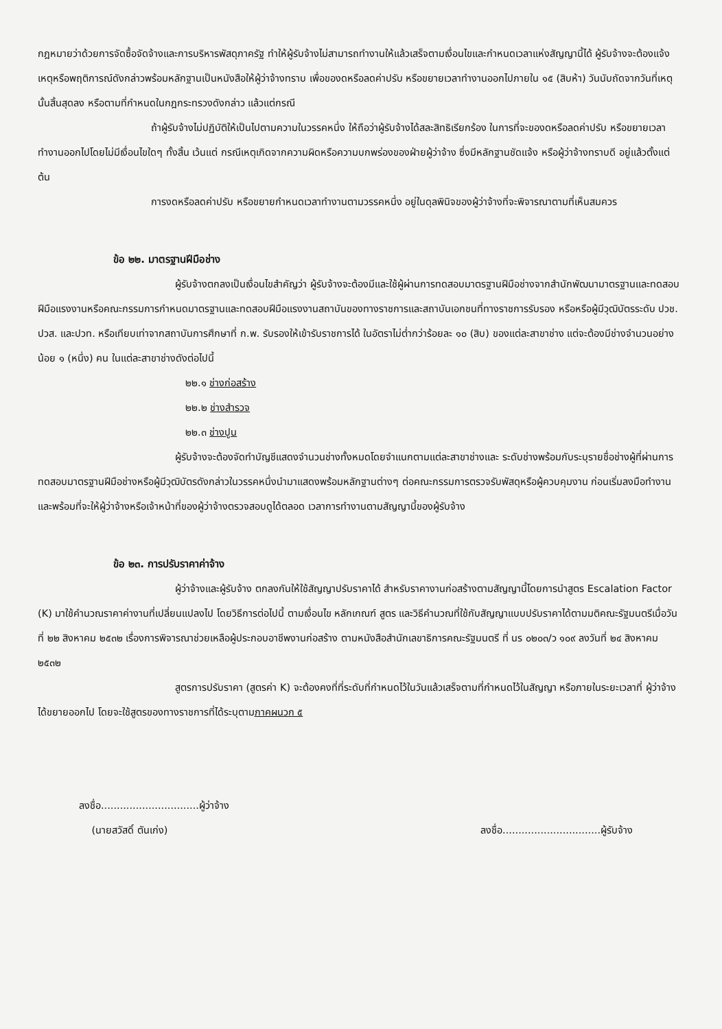กฎหมายว่าด้วยการจัดซื้อจัดจ้างและการบริหารพัสดุภาครัฐ ทำให้ผู้รับจ้างไม่สามารถทำงานให้แล้วเสร็จตามเงื่อนไขและกำหนดเวลาแห่งสัญญานี้ได้ ผู้รับจ้างจะต้องแจ้งเหตุหรือพฤติการณ์ดังกล่าวพร้อมหลักฐานเป็นหนังสือให้ผู้ว่าจ้างทราบ เพื่อของดหรือลดค่าปรับ หรือขยายเวลาทำงานออกไปภายใน ๑๕ (สิบห้า) วันนับถัดจากวันที่เหตุนั้นสิ้นสุดลง หรือตามที่กำหนดในกฎกระทรวงดังกล่าว แล้วแต่กรณี
ถ้าผู้รับจ้างไม่ปฏิบัติให้เป็นไปตามความในวรรคหนึ่ง ให้ถือว่าผู้รับจ้างได้สละสิทธิเรียกร้อง ในการที่จะของดหรือลดค่าปรับ หรือขยายเวลาทำงานออกไปโดยไม่มีเงื่อนไขใดๆ ทั้งสิ้น เว้นแต่ กรณีเหตุเกิดจากความผิดหรือความบกพร่องของฝ่ายผู้ว่าจ้าง ซึ่งมีหลักฐานชัดแจ้ง หรือผู้ว่าจ้างทราบดี อยู่แล้วตั้งแต่ต้น
การงดหรือลดค่าปรับ หรือขยายกำหนดเวลาทำงานตามวรรคหนึ่ง อยู่ในดุลพินิจของผู้ว่าจ้างที่จะพิจารณาตามที่เห็นสมควร
ข้อ ๒๒. มาตรฐานฝีมือช่าง
ผู้รับจ้างตกลงเป็นเงื่อนไขสำคัญว่า ผู้รับจ้างจะต้องมีและใช้ผู้ผ่านการทดสอบมาตรฐานฝีมือช่างจากสำนักพัฒนามาตรฐานและทดสอบฝีมือแรงงานหรือคณะกรรมการกำหนดมาตรฐานและทดสอบฝีมือแรงงานสถาบันของทางราชการและสถาบันเอกชนที่ทางราชการรับรอง หรือหรือผู้มีวุฒิบัตรระดับ ปวช. ปวส. และปวท. หรือเทียบเท่าจากสถาบันการศึกษาที่ ก.พ. รับรองให้เข้ารับราชการได้ ในอัตราไม่ต่ำกว่าร้อยละ ๑๐ (สิบ) ของแต่ละสาขาช่าง แต่จะต้องมีช่างจำนวนอย่างน้อย ๑ (หนึ่ง) คน ในแต่ละสาขาช่างดังต่อไปนี้
๒๒.๑ ช่างก่อสร้าง
๒๒.๒ ช่างสำรวจ
๒๒.๓ ช่างปูน
ผู้รับจ้างจะต้องจัดทำบัญชีแสดงจำนวนช่างทั้งหมดโดยจำแนกตามแต่ละสาขาช่างและ ระดับช่างพร้อมกับระบุรายชื่อช่างผู้ที่ผ่านการทดสอบมาตรฐานฝีมือช่างหรือผู้มีวุฒิบัตรดังกล่าวในวรรคหนึ่งนำมาแสดงพร้อมหลักฐานต่างๆ ต่อคณะกรรมการตรวจรับพัสดุหรือผู้ควบคุมงาน ก่อนเริ่มลงมือทำงาน และพร้อมที่จะให้ผู้ว่าจ้างหรือเจ้าหน้าที่ของผู้ว่าจ้างตรวจสอบดูได้ตลอด เวลาการทำงานตามสัญญานี้ของผู้รับจ้าง
ข้อ ๒๓. การปรับราคาค่าจ้าง
ผู้ว่าจ้างและผู้รับจ้าง ตกลงกันให้ใช้สัญญาปรับราคาได้ สำหรับราคางานก่อสร้างตามสัญญานี้โดยการนำสูตร Escalation Factor (K) มาใช้คำนวณราคาค่างานที่เปลี่ยนแปลงไป โดยวิธีการต่อไปนี้ ตามเงื่อนไข หลักเกณฑ์ สูตร และวิธีคำนวณที่ใช้กับสัญญาแบบปรับราคาได้ตามมติคณะรัฐมนตรีเมื่อวันที่ ๒๒ สิงหาคม ๒๕๓๒ เรื่องการพิจารณาช่วยเหลือผู้ประกอบอาชีพงานก่อสร้าง ตามหนังสือสำนักเลขาธิการคณะรัฐมนตรี ที่ นร ๐๒๐๓/ว ๑๐๙ ลงวันที่ ๒๔ สิงหาคม ๒๕๓๒
สูตรการปรับราคา (สูตรค่า K) จะต้องคงที่ที่ระดับที่กำหนดไว้ในวันแล้วเสร็จตามที่กำหนดไว้ในสัญญา หรือภายในระยะเวลาที่ ผู้ว่าจ้าง ได้ขยายออกไป โดยจะใช้สูตรของทางราชการที่ได้ระบุตามภาคผนวก ๕
ลงชื่อ...............................ผู้ว่าจ้าง
(นายสวัสดิ์ ตันเก่ง)
ลงชื่อ...............................ผู้รับจ้าง